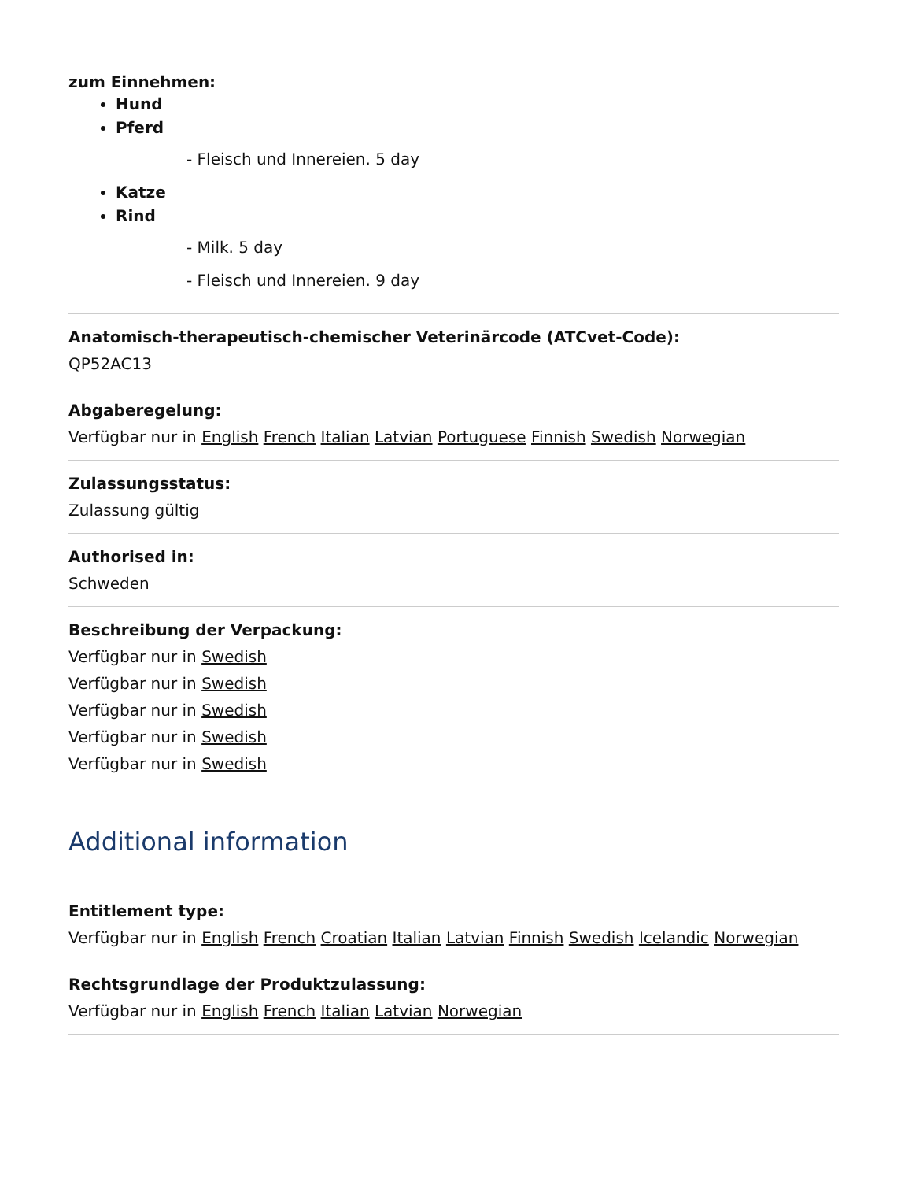zum Einnehmen:
Hund
Pferd
- Fleisch und Innereien. 5 day
Katze
Rind
- Milk. 5 day
- Fleisch und Innereien. 9 day
Anatomisch-therapeutisch-chemischer Veterinärcode (ATCvet-Code):
QP52AC13
Abgaberegelung:
Verfügbar nur in English French Italian Latvian Portuguese Finnish Swedish Norwegian
Zulassungsstatus:
Zulassung gültig
Authorised in:
Schweden
Beschreibung der Verpackung:
Verfügbar nur in Swedish
Verfügbar nur in Swedish
Verfügbar nur in Swedish
Verfügbar nur in Swedish
Verfügbar nur in Swedish
Additional information
Entitlement type:
Verfügbar nur in English French Croatian Italian Latvian Finnish Swedish Icelandic Norwegian
Rechtsgrundlage der Produktzulassung:
Verfügbar nur in English French Italian Latvian Norwegian